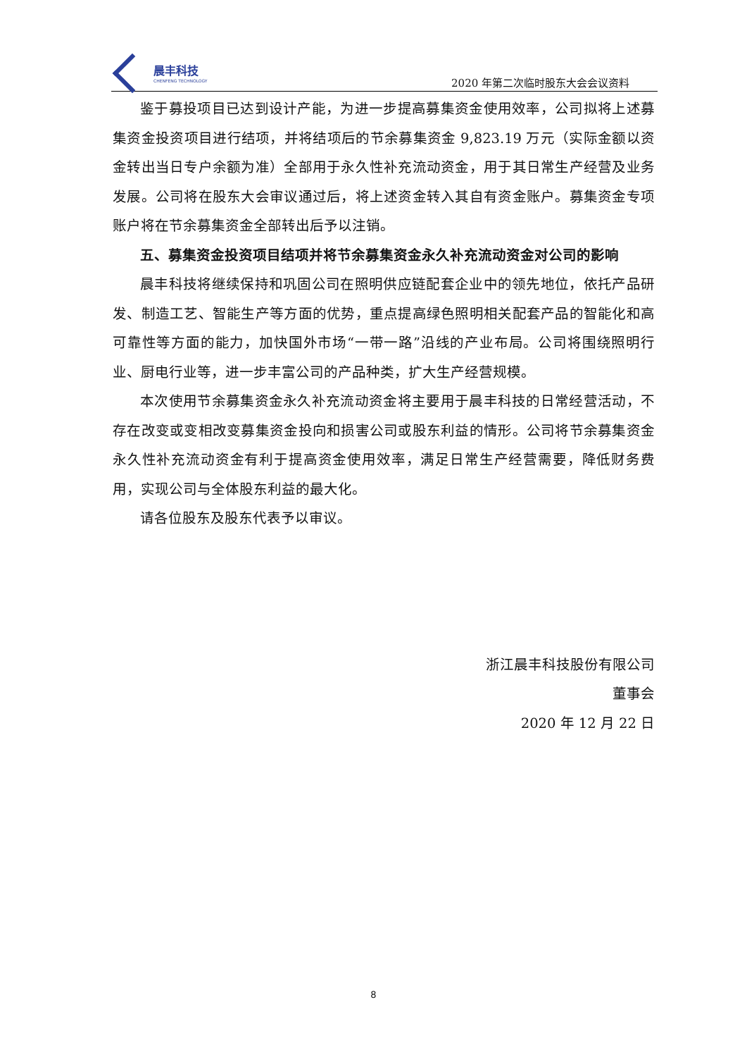晨丰科技
CHENFENG TECHNOLOGY
2020 年第二次临时股东大会会议资料
鉴于募投项目已达到设计产能，为进一步提高募集资金使用效率，公司拟将上述募集资金投资项目进行结项，并将结项后的节余募集资金 9,823.19 万元（实际金额以资金转出当日专户余额为准）全部用于永久性补充流动资金，用于其日常生产经营及业务发展。公司将在股东大会审议通过后，将上述资金转入其自有资金账户。募集资金专项账户将在节余募集资金全部转出后予以注销。
五、募集资金投资项目结项并将节余募集资金永久补充流动资金对公司的影响
晨丰科技将继续保持和巩固公司在照明供应链配套企业中的领先地位，依托产品研发、制造工艺、智能生产等方面的优势，重点提高绿色照明相关配套产品的智能化和高可靠性等方面的能力，加快国外市场“一带一路”沿线的产业布局。公司将围绕照明行业、厨电行业等，进一步丰富公司的产品种类，扩大生产经营规模。
本次使用节余募集资金永久补充流动资金将主要用于晨丰科技的日常经营活动，不存在改变或变相改变募集资金投向和损害公司或股东利益的情形。公司将节余募集资金永久性补充流动资金有利于提高资金使用效率，满足日常生产经营需要，降低财务费用，实现公司与全体股东利益的最大化。
请各位股东及股东代表予以审议。
浙江晨丰科技股份有限公司
董事会
2020 年 12 月 22 日
8